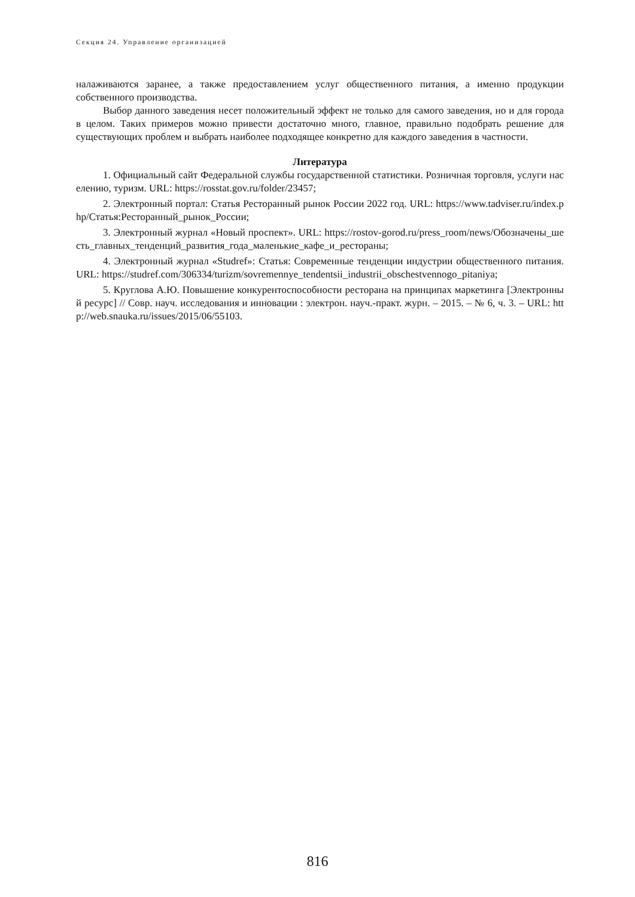Секция 24. Управление организацией
налаживаются заранее, а также предоставлением услуг общественного питания, а именно продукции собственного производства.
Выбор данного заведения несет положительный эффект не только для самого заведения, но и для города в целом. Таких примеров можно привести достаточно много, главное, правильно подобрать решение для существующих проблем и выбрать наиболее подходящее конкретно для каждого заведения в частности.
Литература
1. Официальный сайт Федеральной службы государственной статистики. Розничная торговля, услуги населению, туризм. URL: https://rosstat.gov.ru/folder/23457;
2. Электронный портал: Статья Ресторанный рынок России 2022 год. URL: https://www.tadviser.ru/index.php/Статья:Ресторанный_рынок_России;
3. Электронный журнал «Новый проспект». URL: https://rostov-gorod.ru/press_room/news/Обозначены_шесть_главных_тенденций_развития_года_маленькие_кафе_и_рестораны;
4. Электронный журнал «Studref»: Статья: Современные тенденции индустрии общественного питания. URL: https://studref.com/306334/turizm/sovremennye_tendentsii_industrii_obschestvennogo_pitaniya;
5. Круглова А.Ю. Повышение конкурентоспособности ресторана на принципах маркетинга [Электронный ресурс] // Совр. науч. исследования и инновации : электрон. науч.-практ. журн. – 2015. – № 6, ч. 3. – URL: http://web.snauka.ru/issues/2015/06/55103.
816